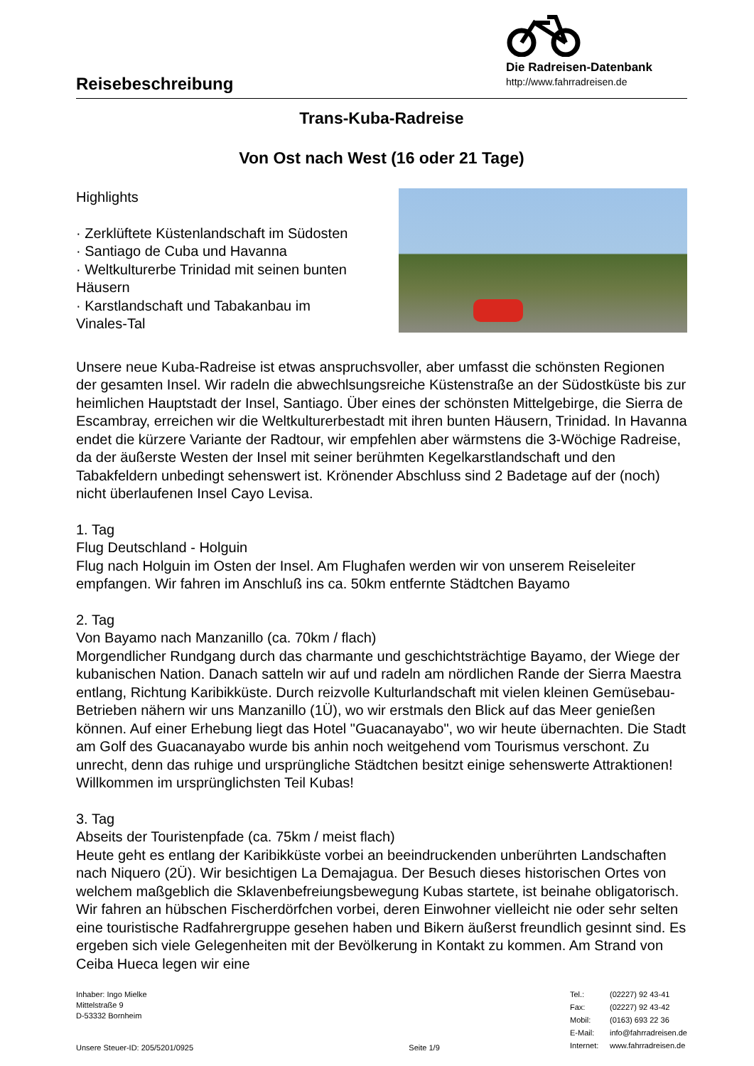Die Radreisen-Datenbank
http://www.fahrradreisen.de
Reisebeschreibung
Trans-Kuba-Radreise
Von Ost nach West (16 oder 21 Tage)
Highlights
· Zerklüftete Küstenlandschaft im Südosten
· Santiago de Cuba und Havanna
· Weltkulturerbe Trinidad mit seinen bunten
Häusern
· Karstlandschaft und Tabakanbau im
Vinales-Tal
Unsere neue Kuba-Radreise ist etwas anspruchsvoller, aber umfasst die schönsten Regionen der gesamten Insel. Wir radeln die abwechlsungsreiche Küstenstraße an der Südostküste bis zur heimlichen Hauptstadt der Insel, Santiago. Über eines der schönsten Mittelgebirge, die Sierra de Escambray, erreichen wir die Weltkulturerbestadt mit ihren bunten Häusern, Trinidad. In Havanna endet die kürzere Variante der Radtour, wir empfehlen aber wärmstens die 3-Wöchige Radreise, da der äußerste Westen der Insel mit seiner berühmten Kegelkarstlandschaft und den Tabakfeldern unbedingt sehenswert ist. Krönender Abschluss sind 2 Badetage auf der (noch) nicht überlaufenen Insel Cayo Levisa.
1. Tag
Flug Deutschland - Holguin
Flug nach Holguin im Osten der Insel. Am Flughafen werden wir von unserem Reiseleiter empfangen. Wir fahren im Anschluß ins ca. 50km entfernte Städtchen Bayamo
2. Tag
Von Bayamo nach Manzanillo (ca. 70km / flach)
Morgendlicher Rundgang durch das charmante und geschichtsträchtige Bayamo, der Wiege der kubanischen Nation. Danach satteln wir auf und radeln am nördlichen Rande der Sierra Maestra entlang, Richtung Karibikküste. Durch reizvolle Kulturlandschaft mit vielen kleinen Gemüsebau-Betrieben nähern wir uns Manzanillo (1Ü), wo wir erstmals den Blick auf das Meer genießen können. Auf einer Erhebung liegt das Hotel "Guacanayabo", wo wir heute übernachten. Die Stadt am Golf des Guacanayabo wurde bis anhin noch weitgehend vom Tourismus verschont. Zu unrecht, denn das ruhige und ursprüngliche Städtchen besitzt einige sehenswerte Attraktionen! Willkommen im ursprünglichsten Teil Kubas!
3. Tag
Abseits der Touristenpfade (ca. 75km / meist flach)
Heute geht es entlang der Karibikküste vorbei an beeindruckenden unberührten Landschaften nach Niquero (2Ü). Wir besichtigen La Demajagua. Der Besuch dieses historischen Ortes von welchem maßgeblich die Sklavenbefreiungsbewegung Kubas startete, ist beinahe obligatorisch. Wir fahren an hübschen Fischerdörfchen vorbei, deren Einwohner vielleicht nie oder sehr selten eine touristische Radfahrergruppe gesehen haben und Bikern äußerst freundlich gesinnt sind. Es ergeben sich viele Gelegenheiten mit der Bevölkerung in Kontakt zu kommen. Am Strand von Ceiba Hueca legen wir eine
Inhaber: Ingo Mielke
Mittelstraße 9
D-53332 Bornheim
Unsere Steuer-ID: 205/5201/0925
Seite 1/9 Tel.: (02227) 92 43-41 Fax: (02227) 92 43-42 Mobil: (0163) 693 22 36 E-Mail: info@fahrradreisen.de Internet: www.fahrradreisen.de